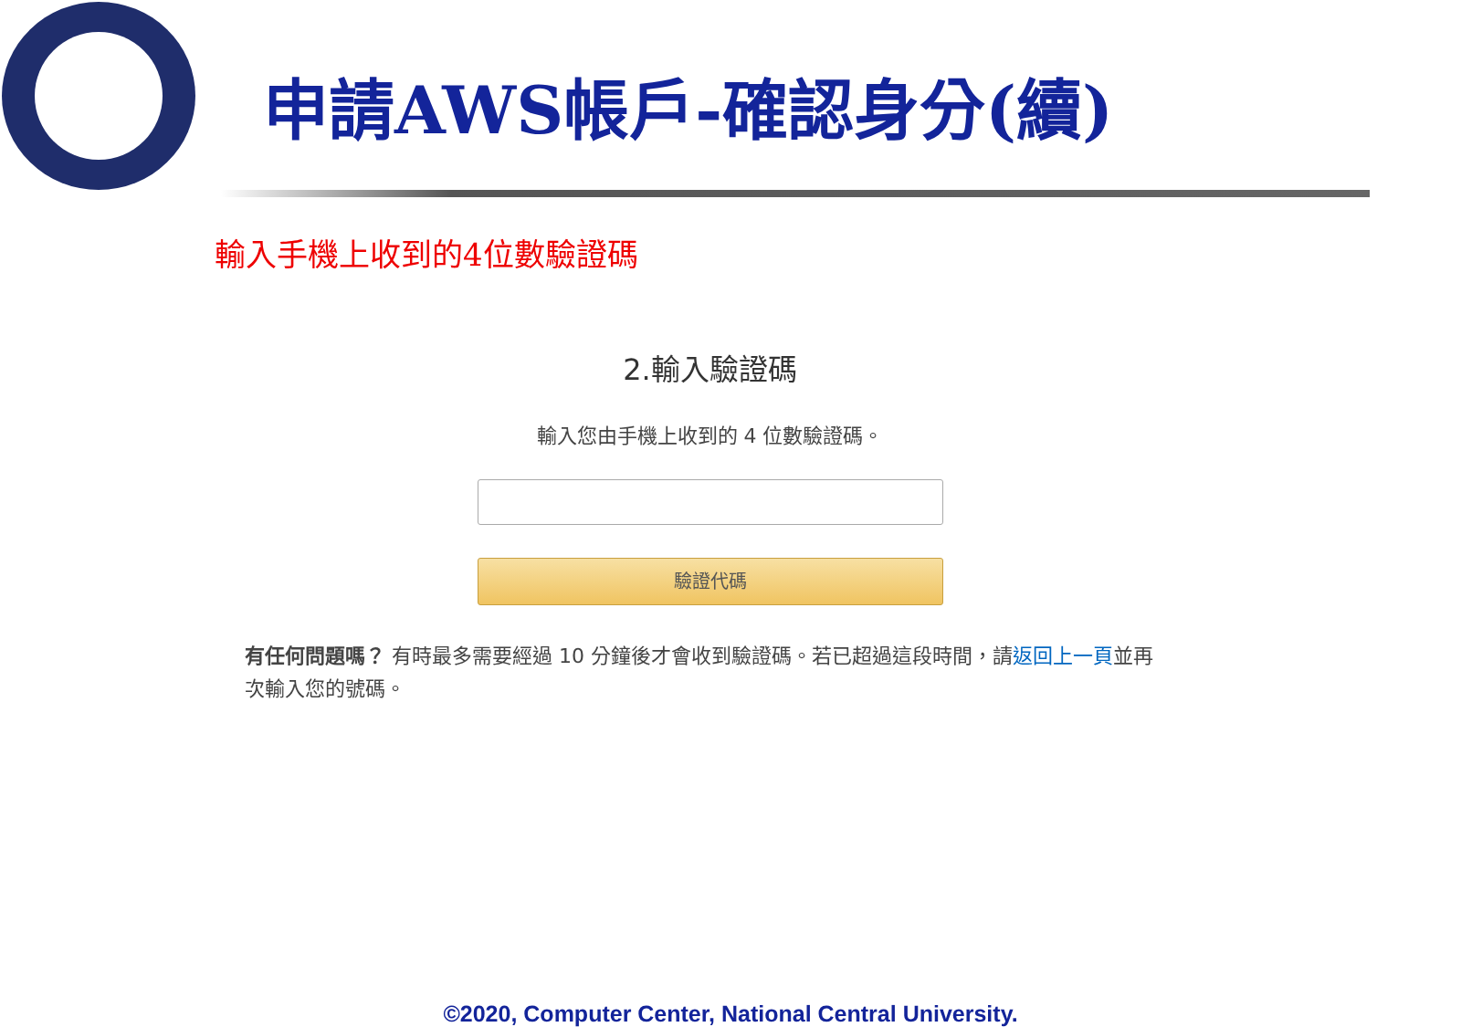申請AWS帳戶-確認身分(續)
輸入手機上收到的4位數驗證碼
2.輸入驗證碼
輸入您由手機上收到的 4 位數驗證碼。
驗證代碼
有任何問題嗎？ 有時最多需要經過 10 分鐘後才會收到驗證碼。若已超過這段時間，請返回上一頁並再次輸入您的號碼。
©2020, Computer Center, National Central University.